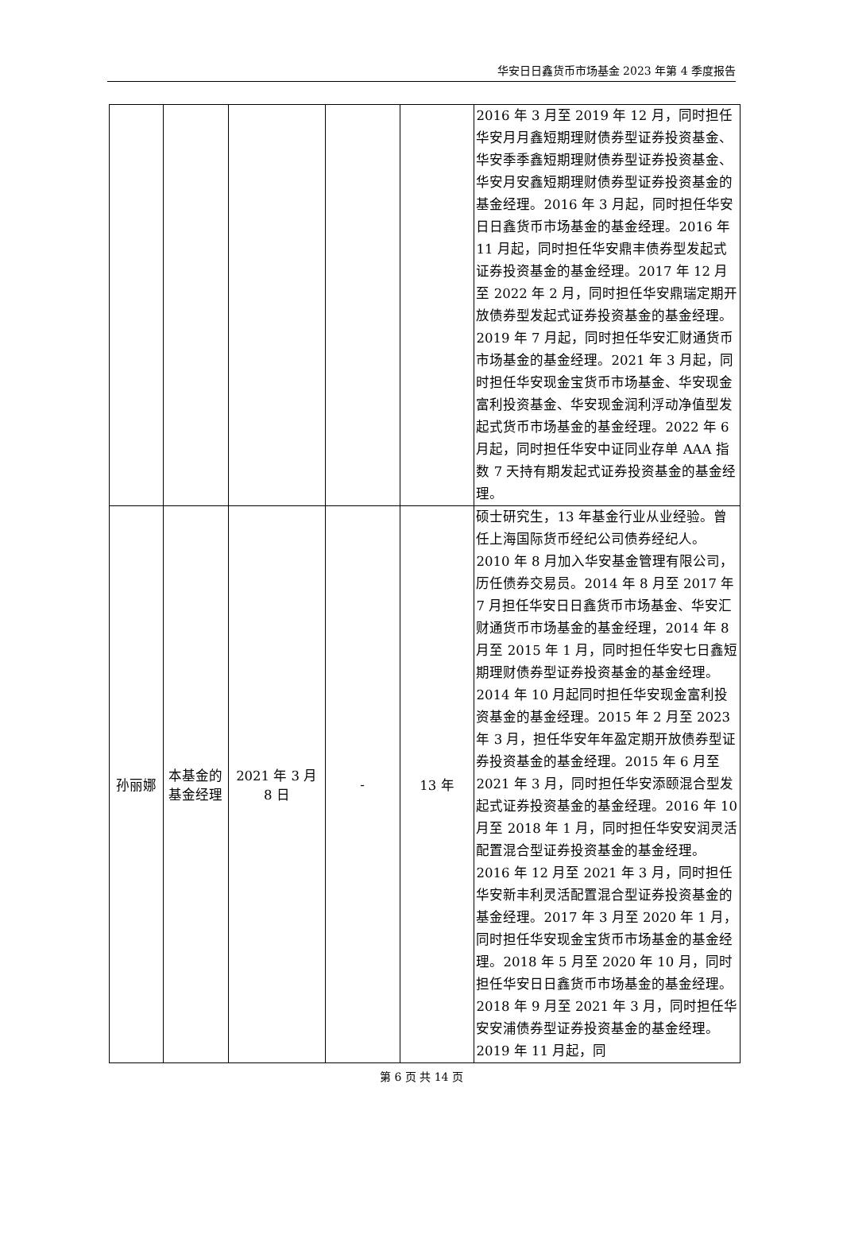华安日日鑫货币市场基金 2023 年第 4 季度报告
| | | | | | 2016 年 3 月至 2019 年 12 月，同时担任华安月月鑫短期理财债券型证券投资基金、华安季季鑫短期理财债券型证券投资基金、华安月安鑫短期理财债券型证券投资基金的基金经理。2016 年 3 月起，同时担任华安日日鑫货币市场基金的基金经理。2016 年 11 月起，同时担任华安鼎丰债券型发起式证券投资基金的基金经理。2017 年 12 月至 2022 年 2 月，同时担任华安鼎瑞定期开放债券型发起式证券投资基金的基金经理。2019 年 7 月起，同时担任华安汇财通货币市场基金的基金经理。2021 年 3 月起，同时担任华安现金宝货币市场基金、华安现金富利投资基金、华安现金润利浮动净值型发起式货币市场基金的基金经理。2022 年 6 月起，同时担任华安中证同业存单 AAA 指数 7 天持有期发起式证券投资基金的基金经理。 |
| 孙丽娜 | 本基金的基金经理 | 2021 年 3 月 8 日 | - | 13 年 | 硕士研究生，13 年基金行业从业经验。曾任上海国际货币经纪公司债券经纪人。2010 年 8 月加入华安基金管理有限公司，历任债券交易员。2014 年 8 月至 2017 年 7 月担任华安日日鑫货币市场基金、华安汇财通货币市场基金的基金经理，2014 年 8 月至 2015 年 1 月，同时担任华安七日鑫短期理财债券型证券投资基金的基金经理。2014 年 10 月起同时担任华安现金富利投资基金的基金经理。2015 年 2 月至 2023 年 3 月，担任华安年年盈定期开放债券型证券投资基金的基金经理。2015 年 6 月至 2021 年 3 月，同时担任华安添颐混合型发起式证券投资基金的基金经理。2016 年 10 月至 2018 年 1 月，同时担任华安安润灵活配置混合型证券投资基金的基金经理。2016 年 12 月至 2021 年 3 月，同时担任华安新丰利灵活配置混合型证券投资基金的基金经理。2017 年 3 月至 2020 年 1 月，同时担任华安现金宝货币市场基金的基金经理。2018 年 5 月至 2020 年 10 月，同时担任华安日日鑫货币市场基金的基金经理。2018 年 9 月至 2021 年 3 月，同时担任华安安浦债券型证券投资基金的基金经理。2019 年 11 月起，同 |
第 6 页 共 14 页